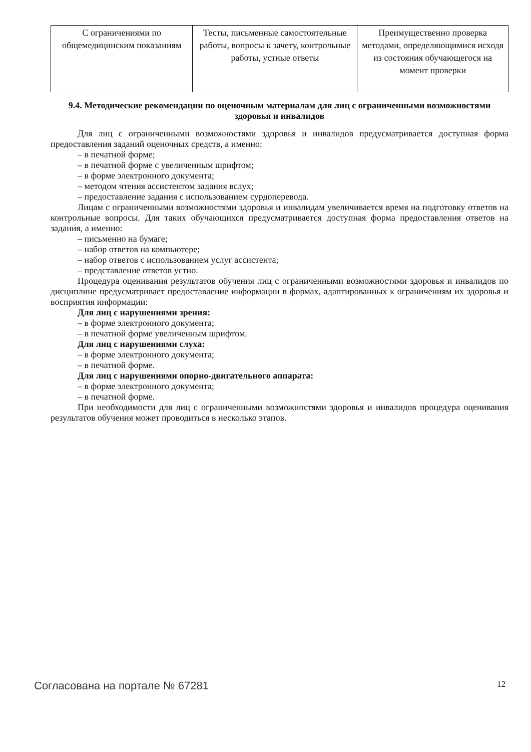| С ограничениями по общемедицинским показаниям | Тесты, письменные самостоятельные работы, вопросы к зачету, контрольные работы, устные ответы | Преимущественно проверка методами, определяющимися исходя из состояния обучающегося на момент проверки |
9.4. Методические рекомендации по оценочным материалам для лиц с ограниченными возможностями здоровья и инвалидов
Для лиц с ограниченными возможностями здоровья и инвалидов предусматривается доступная форма предоставления заданий оценочных средств, а именно:
– в печатной форме;
– в печатной форме с увеличенным шрифтом;
– в форме электронного документа;
– методом чтения ассистентом задания вслух;
– предоставление задания с использованием сурдоперевода.
Лицам с ограниченными возможностями здоровья и инвалидам увеличивается время на подготовку ответов на контрольные вопросы. Для таких обучающихся предусматривается доступная форма предоставления ответов на задания, а именно:
– письменно на бумаге;
– набор ответов на компьютере;
– набор ответов с использованием услуг ассистента;
– представление ответов устно.
Процедура оценивания результатов обучения лиц с ограниченными возможностями здоровья и инвалидов по дисциплине предусматривает предоставление информации в формах, адаптированных к ограничениям их здоровья и восприятия информации:
Для лиц с нарушениями зрения:
– в форме электронного документа;
– в печатной форме увеличенным шрифтом.
Для лиц с нарушениями слуха:
– в форме электронного документа;
– в печатной форме.
Для лиц с нарушениями опорно-двигательного аппарата:
– в форме электронного документа;
– в печатной форме.
При необходимости для лиц с ограниченными возможностями здоровья и инвалидов процедура оценивания результатов обучения может проводиться в несколько этапов.
Согласована на портале № 67281 12